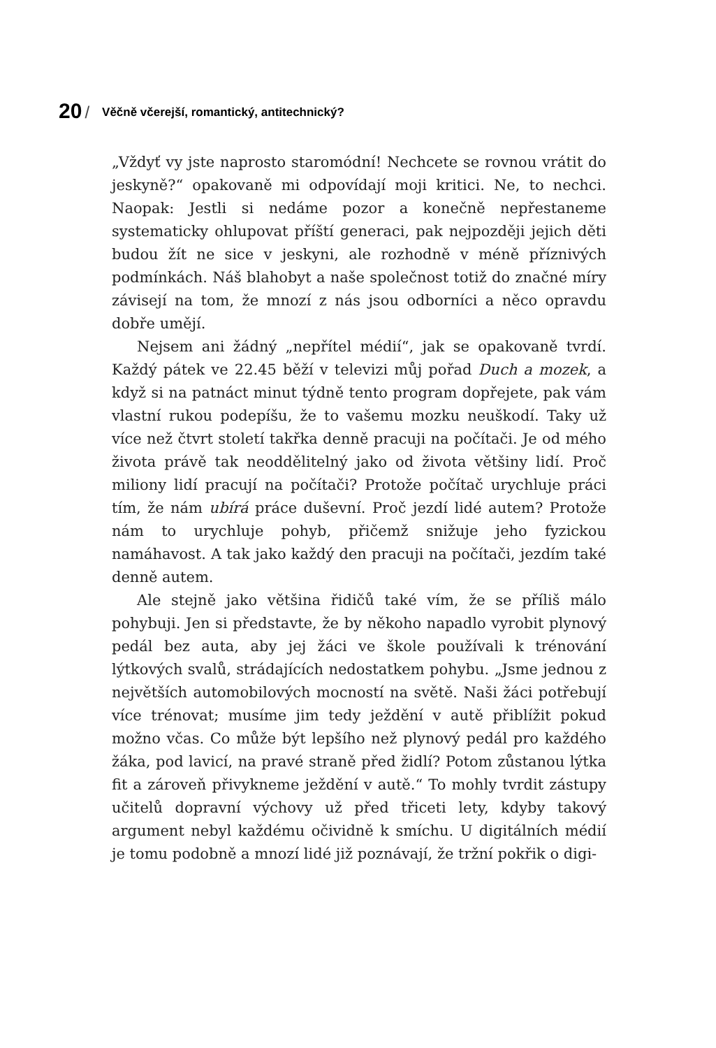20 / Věčně včerejší, romantický, antitechnický?
„Vždyť vy jste naprosto staromódní! Nechcete se rovnou vrátit do jeskyně?“ opakovaně mi odpovídají moji kritici. Ne, to nechci. Naopak: Jestli si nedáme pozor a konečně nepřestaneme systematicky ohlupovat příští generaci, pak nejpozději jejich děti budou žít ne sice v jeskyni, ale rozhodně v méně příznivých podmínkách. Náš blahobyt a naše společnost totiž do značné míry závisejí na tom, že mnozí z nás jsou odborníci a něco opravdu dobře umějí.
Nejsem ani žádný „nepřítel médií“, jak se opakovaně tvrdí. Každý pátek ve 22.45 běží v televizi můj pořad Duch a mozek, a když si na patnáct minut týdně tento program dopřejete, pak vám vlastní rukou podepíšu, že to vašemu mozku neuškodí. Taky už více než čtvrt století takřka denně pracuji na počítači. Je od mého života právě tak neoddělitelný jako od života většiny lidí. Proč miliony lidí pracují na počítači? Protože počítač urychluje práci tím, že nám ubírá práce duševní. Proč jezdí lidé autem? Protože nám to urychluje pohyb, přičemž snižuje jeho fyzickou namáhavost. A tak jako každý den pracuji na počítači, jezdím také denně autem.
Ale stejně jako většina řidičů také vím, že se příliš málo pohybuji. Jen si představte, že by někoho napadlo vyrobit plynový pedál bez auta, aby jej žáci ve škole používali k trénování lýtkových svalů, strádajících nedostatkem pohybu. „Jsme jednou z největších automobilových mocností na světě. Naši žáci potřebují více trénovat; musíme jim tedy ježdění v autě přiblížit pokud možno včas. Co může být lepšího než plynový pedál pro každého žáka, pod lavicí, na pravé straně před židlí? Potom zůstanou lýtka fit a zároveň přivykneme ježdění v autě.“ To mohly tvrdit zástupy učitelů dopravní výchovy už před třiceti lety, kdyby takový argument nebyl každému očividně k smíchu. U digitálních médií je tomu podobně a mnozí lidé již poznávají, že tržní pokřik o digi-